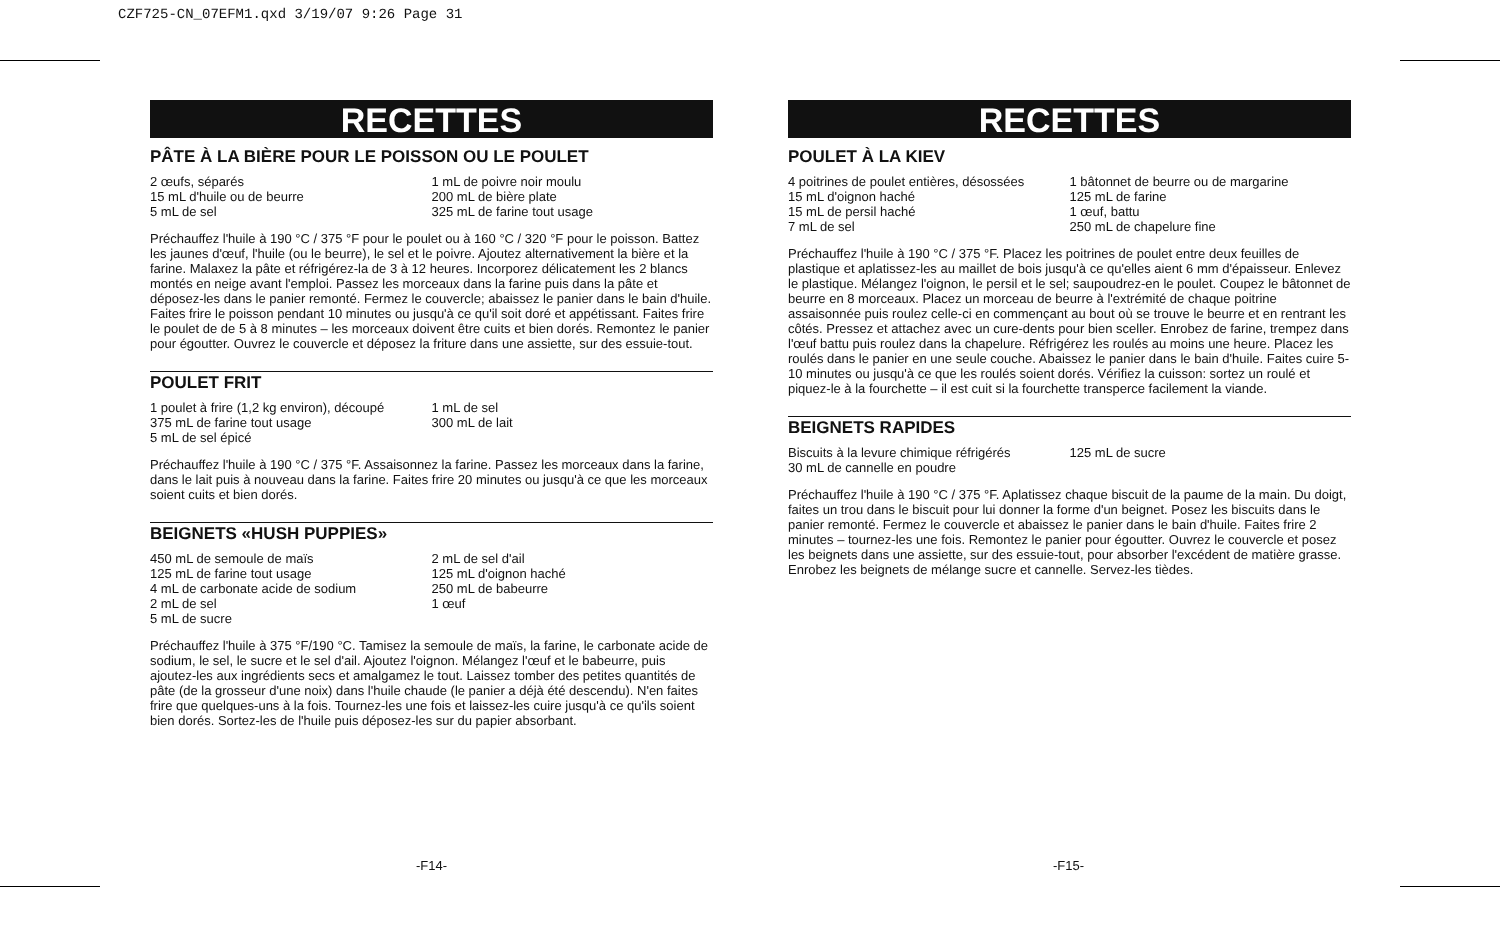CZF725-CN_07EFM1.qxd 3/19/07 9:26 Page 31
RECETTES
PÂTE À LA BIÈRE POUR LE POISSON OU LE POULET
2 œufs, séparés
15 mL d'huile ou de beurre
5 mL de sel
1 mL de poivre noir moulu
200 mL de bière plate
325 mL de farine tout usage
Préchauffez l'huile à 190 °C / 375 °F pour le poulet ou à 160 °C / 320 °F pour le poisson. Battez les jaunes d'œuf, l'huile (ou le beurre), le sel et le poivre. Ajoutez alternativement la bière et la farine. Malaxez la pâte et réfrigérez-la de 3 à 12 heures. Incorporez délicatement les 2 blancs montés en neige avant l'emploi. Passez les morceaux dans la farine puis dans la pâte et déposez-les dans le panier remonté. Fermez le couvercle; abaissez le panier dans le bain d'huile. Faites frire le poisson pendant 10 minutes ou jusqu'à ce qu'il soit doré et appétissant. Faites frire le poulet de de 5 à 8 minutes – les morceaux doivent être cuits et bien dorés. Remontez le panier pour égoutter. Ouvrez le couvercle et déposez la friture dans une assiette, sur des essuie-tout.
POULET FRIT
1 poulet à frire (1,2 kg environ), découpé
375 mL de farine tout usage
5 mL de sel épicé
1 mL de sel
300 mL de lait
Préchauffez l'huile à 190 °C / 375 °F. Assaisonnez la farine. Passez les morceaux dans la farine, dans le lait puis à nouveau dans la farine. Faites frire 20 minutes ou jusqu'à ce que les morceaux soient cuits et bien dorés.
BEIGNETS «HUSH PUPPIES»
450 mL de semoule de maïs
125 mL de farine tout usage
4 mL de carbonate acide de sodium
2 mL de sel
5 mL de sucre
2 mL de sel d'ail
125 mL d'oignon haché
250 mL de babeurre
1 œuf
Préchauffez l'huile à 375 °F/190 °C. Tamisez la semoule de maïs, la farine, le carbonate acide de sodium, le sel, le sucre et le sel d'ail. Ajoutez l'oignon. Mélangez l'œuf et le babeurre, puis ajoutez-les aux ingrédients secs et amalgamez le tout. Laissez tomber des petites quantités de pâte (de la grosseur d'une noix) dans l'huile chaude (le panier a déjà été descendu). N'en faites frire que quelques-uns à la fois. Tournez-les une fois et laissez-les cuire jusqu'à ce qu'ils soient bien dorés. Sortez-les de l'huile puis déposez-les sur du papier absorbant.
RECETTES
POULET À LA KIEV
4 poitrines de poulet entières, désossées
15 mL d'oignon haché
15 mL de persil haché
7 mL de sel
1 bâtonnet de beurre ou de margarine
125 mL de farine
1 œuf, battu
250 mL de chapelure fine
Préchauffez l'huile à 190 °C / 375 °F. Placez les poitrines de poulet entre deux feuilles de plastique et aplatissez-les au maillet de bois jusqu'à ce qu'elles aient 6 mm d'épaisseur. Enlevez le plastique. Mélangez l'oignon, le persil et le sel; saupoudrez-en le poulet. Coupez le bâtonnet de beurre en 8 morceaux. Placez un morceau de beurre à l'extrémité de chaque poitrine assaisonnée puis roulez celle-ci en commençant au bout où se trouve le beurre et en rentrant les côtés. Pressez et attachez avec un cure-dents pour bien sceller. Enrobez de farine, trempez dans l'œuf battu puis roulez dans la chapelure. Réfrigérez les roulés au moins une heure. Placez les roulés dans le panier en une seule couche. Abaissez le panier dans le bain d'huile. Faites cuire 5-10 minutes ou jusqu'à ce que les roulés soient dorés. Vérifiez la cuisson: sortez un roulé et piquez-le à la fourchette – il est cuit si la fourchette transperce facilement la viande.
BEIGNETS RAPIDES
Biscuits à la levure chimique réfrigérés
30 mL de cannelle en poudre
125 mL de sucre
Préchauffez l'huile à 190 °C / 375 °F. Aplatissez chaque biscuit de la paume de la main. Du doigt, faites un trou dans le biscuit pour lui donner la forme d'un beignet. Posez les biscuits dans le panier remonté. Fermez le couvercle et abaissez le panier dans le bain d'huile. Faites frire 2 minutes – tournez-les une fois. Remontez le panier pour égoutter. Ouvrez le couvercle et posez les beignets dans une assiette, sur des essuie-tout, pour absorber l'excédent de matière grasse. Enrobez les beignets de mélange sucre et cannelle. Servez-les tièdes.
-F14- -F15-